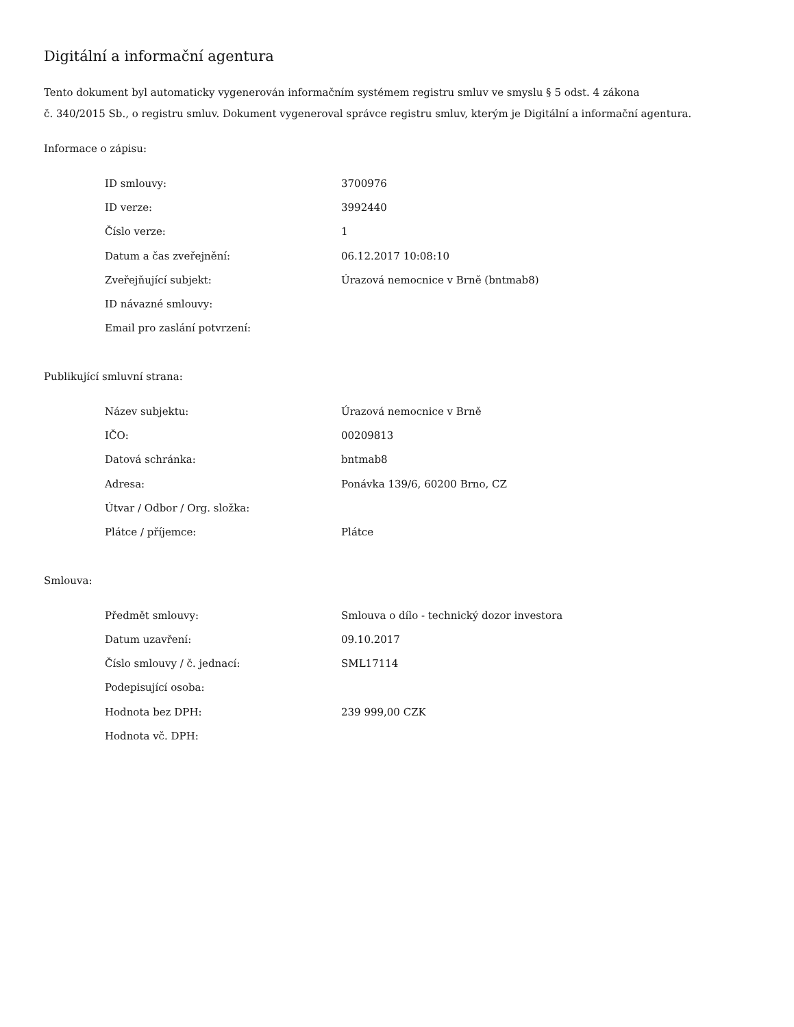Digitální a informační agentura
Tento dokument byl automaticky vygenerován informačním systémem registru smluv ve smyslu § 5 odst. 4 zákona
č. 340/2015 Sb., o registru smluv. Dokument vygeneroval správce registru smluv, kterým je Digitální a informační agentura.
Informace o zápisu:
| ID smlouvy: | 3700976 |
| ID verze: | 3992440 |
| Číslo verze: | 1 |
| Datum a čas zveřejnění: | 06.12.2017 10:08:10 |
| Zveřejňující subjekt: | Úrazová nemocnice v Brně (bntmab8) |
| ID návazné smlouvy: | |
| Email pro zaslání potvrzení: | |
Publikující smluvní strana:
| Název subjektu: | Úrazová nemocnice v Brně |
| IČO: | 00209813 |
| Datová schránka: | bntmab8 |
| Adresa: | Ponávka 139/6, 60200 Brno, CZ |
| Útvar / Odbor / Org. složka: | |
| Plátce / příjemce: | Plátce |
Smlouva:
| Předmět smlouvy: | Smlouva o dílo - technický dozor investora |
| Datum uzavření: | 09.10.2017 |
| Číslo smlouvy / č. jednací: | SML17114 |
| Podepisující osoba: | |
| Hodnota bez DPH: | 239 999,00 CZK |
| Hodnota vč. DPH: | |